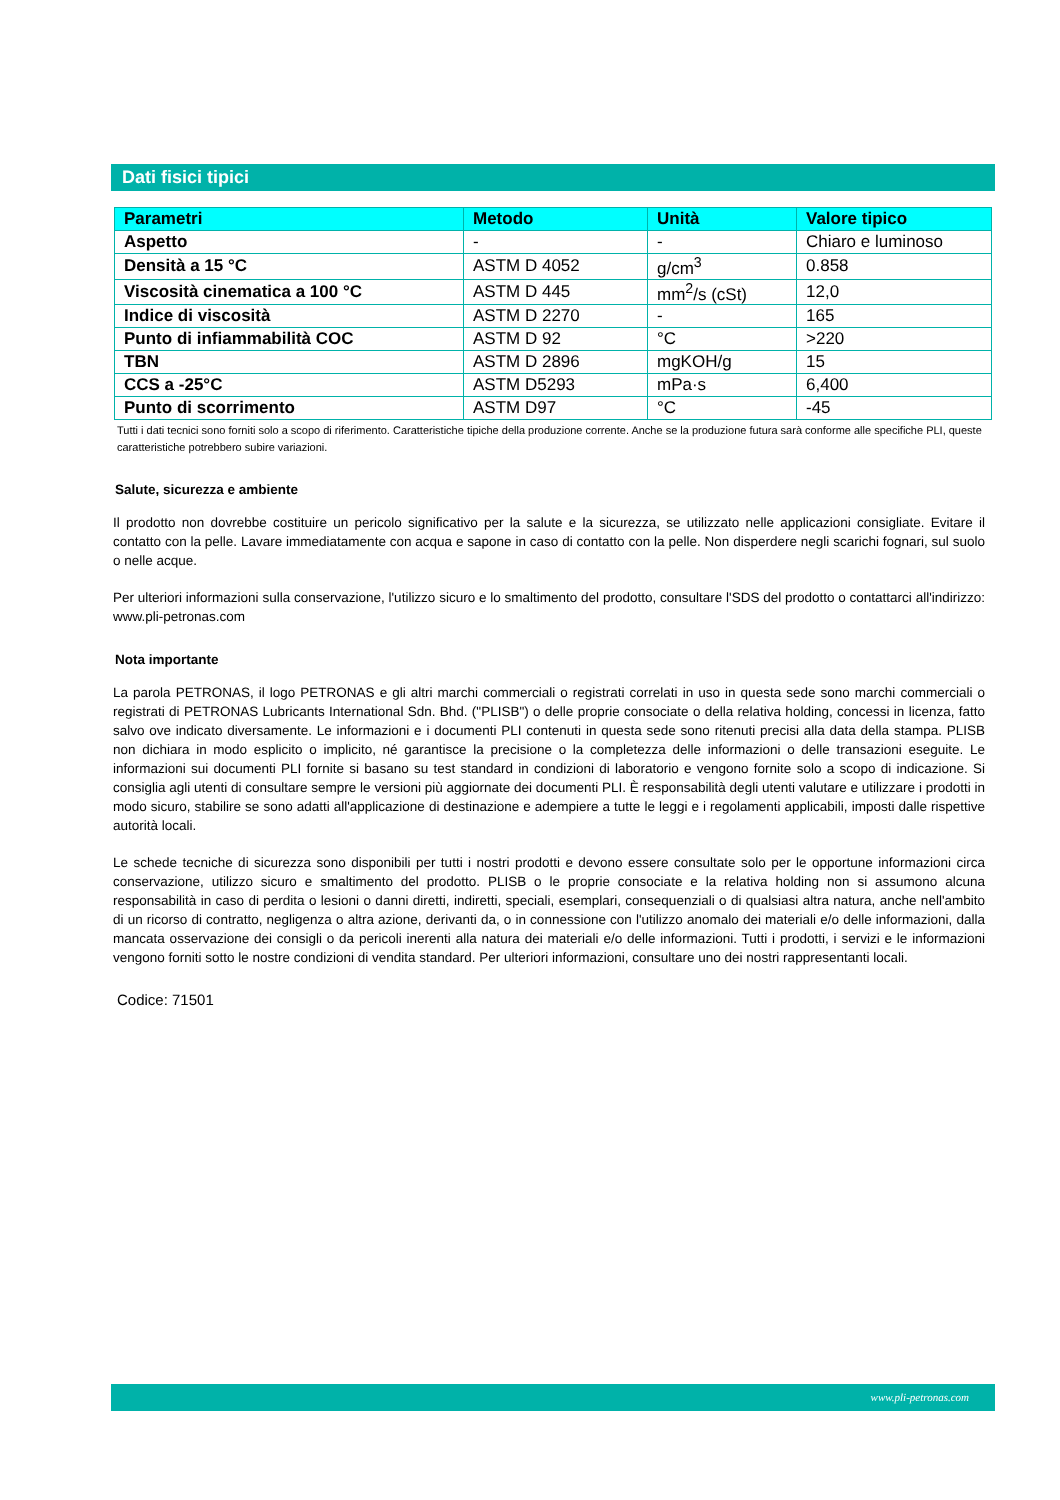Dati fisici tipici
| Parametri | Metodo | Unità | Valore tipico |
| --- | --- | --- | --- |
| Aspetto | - | - | Chiaro e luminoso |
| Densità a 15 °C | ASTM D 4052 | g/cm<sup>3</sup> | 0.858 |
| Viscosità cinematica a 100 °C | ASTM D 445 | mm<sup>2</sup>/s (cSt) | 12,0 |
| Indice di viscosità | ASTM D 2270 | - | 165 |
| Punto di infiammabilità COC | ASTM D 92 | °C | >220 |
| TBN | ASTM D 2896 | mgKOH/g | 15 |
| CCS a -25°C | ASTM D5293 | mPa·s | 6,400 |
| Punto di scorrimento | ASTM D97 | °C | -45 |
Tutti i dati tecnici sono forniti solo a scopo di riferimento. Caratteristiche tipiche della produzione corrente. Anche se la produzione futura sarà conforme alle specifiche PLI, queste caratteristiche potrebbero subire variazioni.
Salute, sicurezza e ambiente
Il prodotto non dovrebbe costituire un pericolo significativo per la salute e la sicurezza, se utilizzato nelle applicazioni consigliate. Evitare il contatto con la pelle. Lavare immediatamente con acqua e sapone in caso di contatto con la pelle. Non disperdere negli scarichi fognari, sul suolo o nelle acque.
Per ulteriori informazioni sulla conservazione, l'utilizzo sicuro e lo smaltimento del prodotto, consultare l'SDS del prodotto o contattarci all'indirizzo: www.pli-petronas.com
Nota importante
La parola PETRONAS, il logo PETRONAS e gli altri marchi commerciali o registrati correlati in uso in questa sede sono marchi commerciali o registrati di PETRONAS Lubricants International Sdn. Bhd. ("PLISB") o delle proprie consociate o della relativa holding, concessi in licenza, fatto salvo ove indicato diversamente. Le informazioni e i documenti PLI contenuti in questa sede sono ritenuti precisi alla data della stampa. PLISB non dichiara in modo esplicito o implicito, né garantisce la precisione o la completezza delle informazioni o delle transazioni eseguite. Le informazioni sui documenti PLI fornite si basano su test standard in condizioni di laboratorio e vengono fornite solo a scopo di indicazione. Si consiglia agli utenti di consultare sempre le versioni più aggiornate dei documenti PLI. È responsabilità degli utenti valutare e utilizzare i prodotti in modo sicuro, stabilire se sono adatti all'applicazione di destinazione e adempiere a tutte le leggi e i regolamenti applicabili, imposti dalle rispettive autorità locali.
Le schede tecniche di sicurezza sono disponibili per tutti i nostri prodotti e devono essere consultate solo per le opportune informazioni circa conservazione, utilizzo sicuro e smaltimento del prodotto. PLISB o le proprie consociate e la relativa holding non si assumono alcuna responsabilità in caso di perdita o lesioni o danni diretti, indiretti, speciali, esemplari, consequenziali o di qualsiasi altra natura, anche nell'ambito di un ricorso di contratto, negligenza o altra azione, derivanti da, o in connessione con l'utilizzo anomalo dei materiali e/o delle informazioni, dalla mancata osservazione dei consigli o da pericoli inerenti alla natura dei materiali e/o delle informazioni. Tutti i prodotti, i servizi e le informazioni vengono forniti sotto le nostre condizioni di vendita standard. Per ulteriori informazioni, consultare uno dei nostri rappresentanti locali.
Codice: 71501
www.pli-petronas.com